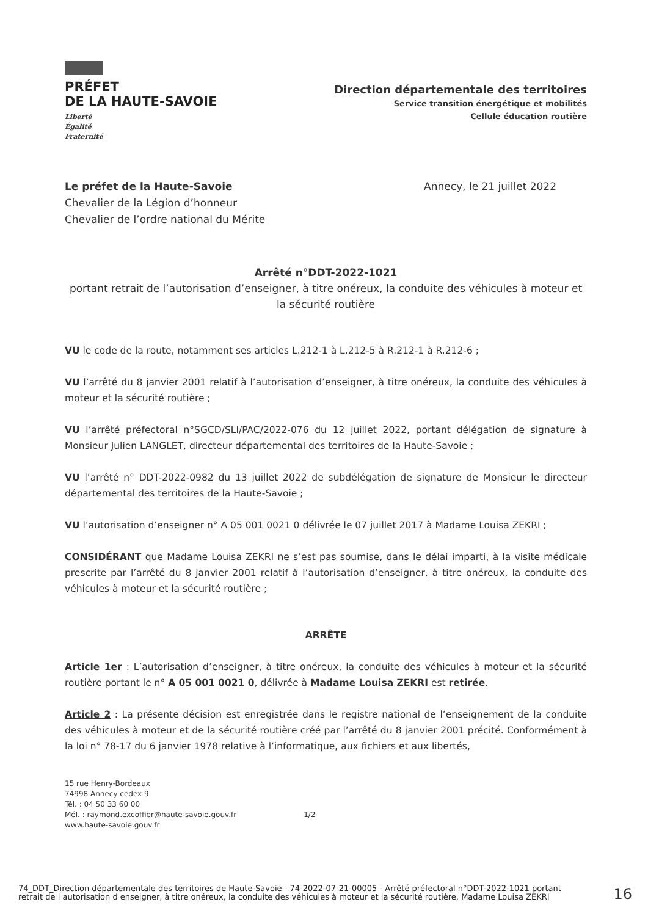PRÉFET
DE LA HAUTE-SAVOIE
Liberté
Égalité
Fraternité
Direction départementale des territoires
Service transition énergétique et mobilités
Cellule éducation routière
Le préfet de la Haute-Savoie
Chevalier de la Légion d’honneur
Chevalier de l’ordre national du Mérite
Annecy, le 21 juillet 2022
Arrêté n°DDT-2022-1021
portant retrait de l’autorisation d’enseigner, à titre onéreux, la conduite des véhicules à moteur et la sécurité routière
VU le code de la route, notamment ses articles L.212-1 à L.212-5 à R.212-1 à R.212-6 ;
VU l’arrêté du 8 janvier 2001 relatif à l’autorisation d’enseigner, à titre onéreux, la conduite des véhicules à moteur et la sécurité routière ;
VU l’arrêté préfectoral n°SGCD/SLI/PAC/2022-076 du 12 juillet 2022, portant délégation de signature à Monsieur Julien LANGLET, directeur départemental des territoires de la Haute-Savoie ;
VU l’arrêté n° DDT-2022-0982 du 13 juillet 2022 de subdélégation de signature de Monsieur le directeur départemental des territoires de la Haute-Savoie ;
VU l’autorisation d’enseigner n° A 05 001 0021 0 délivrée le 07 juillet 2017 à Madame Louisa ZEKRI ;
CONSIDÉRANT que Madame Louisa ZEKRI ne s’est pas soumise, dans le délai imparti, à la visite médicale prescrite par l’arrêté du 8 janvier 2001 relatif à l’autorisation d’enseigner, à titre onéreux, la conduite des véhicules à moteur et la sécurité routière ;
ARRÊTE
Article 1er : L’autorisation d’enseigner, à titre onéreux, la conduite des véhicules à moteur et la sécurité routière portant le n° A 05 001 0021 0, délivrée à Madame Louisa ZEKRI est retirée.
Article 2 : La présente décision est enregistrée dans le registre national de l’enseignement de la conduite des véhicules à moteur et de la sécurité routière créé par l’arrêté du 8 janvier 2001 précité. Conformément à la loi n° 78-17 du 6 janvier 1978 relative à l’informatique, aux fichiers et aux libertés,
15 rue Henry-Bordeaux
74998 Annecy cedex 9
Tél. : 04 50 33 60 00
Mél. : raymond.excoffier@haute-savoie.gouv.fr
www.haute-savoie.gouv.fr
1/2
74_DDT_Direction départementale des territoires de Haute-Savoie - 74-2022-07-21-00005 - Arrêté préfectoral n°DDT-2022-1021 portant retrait de l autorisation d enseigner, à titre onéreux, la conduite des véhicules à moteur et la sécurité routière, Madame Louisa ZEKRI
16